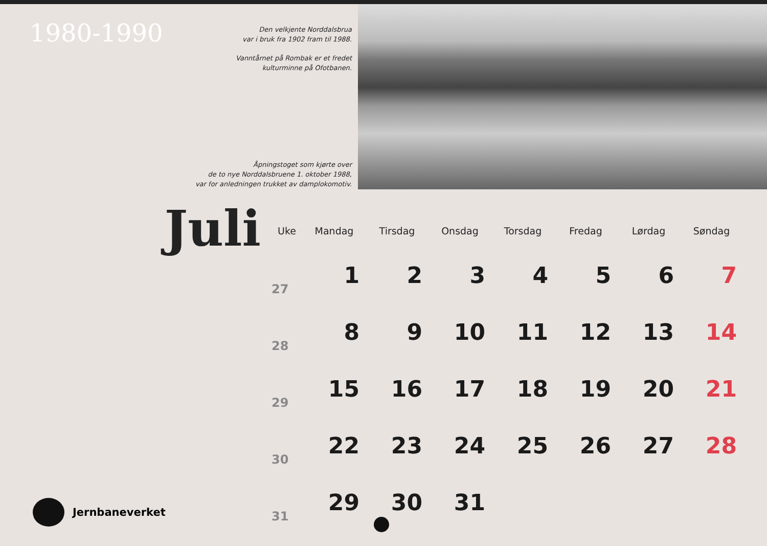1980-1990
Den velkjente Norddalsbrua
var i bruk fra 1902 fram til 1988.
Vanntårnet på Rombak er et fredet
kulturminne på Ofotbanen.
Åpningstoget som kjørte over
de to nye Norddalsbruene 1. oktober 1988,
var for anledningen trukket av damplokomotiv.
Juli
| Uke | Mandag | Tirsdag | Onsdag | Torsdag | Fredag | Lørdag | Søndag |
| --- | --- | --- | --- | --- | --- | --- | --- |
| 27 | 1 | 2 | 3 | 4 | 5 | 6 | 7 |
| 28 | 8 | 9 | 10 | 11 | 12 | 13 | 14 |
| 29 | 15 | 16 | 17 | 18 | 19 | 20 | 21 |
| 30 | 22 | 23 | 24 | 25 | 26 | 27 | 28 |
| 31 | 29 | 30 | 31 | | | | |
Jernbaneverket